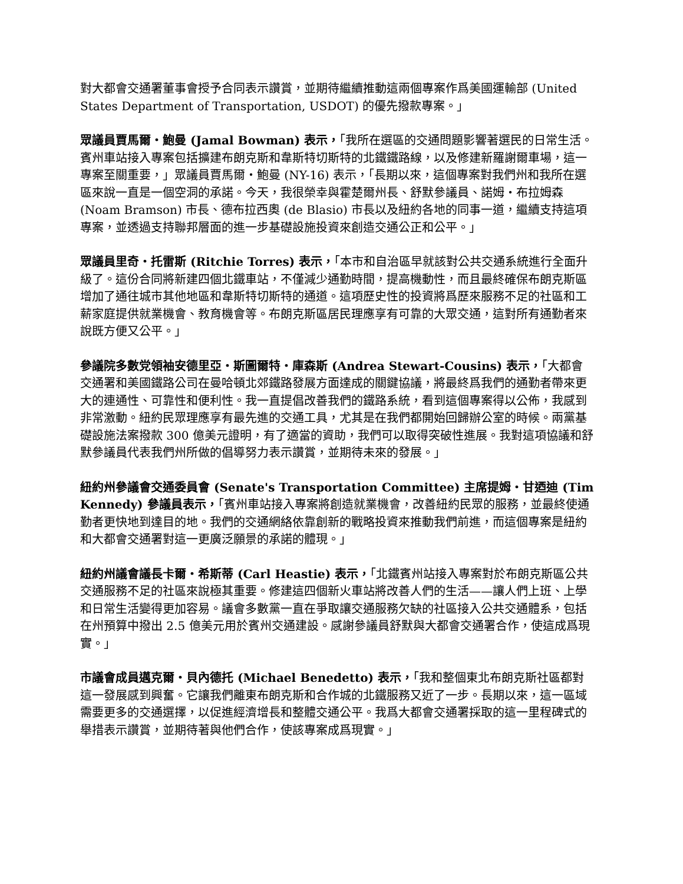對大都會交通署董事會授予合同表示讚賞，並期待繼續推動這兩個專案作爲美國運輸部 (United States Department of Transportation, USDOT) 的優先撥款專案。」
眾議員賈馬爾・鮑曼 (Jamal Bowman) 表示，「我所在選區的交通問題影響著選民的日常生活。賓州車站接入專案包括擴建布朗克斯和韋斯特切斯特的北鐵鐵路線，以及修建新羅謝爾車場，這一專案至關重要，」眾議員賈馬爾・鮑曼 (NY-16) 表示，「長期以來，這個專案對我們州和我所在選區來說一直是一個空洞的承諾。今天，我很榮幸與霍楚爾州長、舒默參議員、諾姆・布拉姆森 (Noam Bramson) 市長、德布拉西奧 (de Blasio) 市長以及紐約各地的同事一道，繼續支持這項專案，並透過支持聯邦層面的進一步基礎設施投資來創造交通公正和公平。」
眾議員里奇・托雷斯 (Ritchie Torres) 表示，「本市和自治區早就該對公共交通系統進行全面升級了。這份合同將新建四個北鐵車站，不僅減少通勤時間，提高機動性，而且最終確保布朗克斯區增加了通往城市其他地區和韋斯特切斯特的通道。這項歷史性的投資將爲歷來服務不足的社區和工薪家庭提供就業機會、教育機會等。布朗克斯區居民理應享有可靠的大眾交通，這對所有通勤者來說既方便又公平。」
參議院多數党領袖安德里亞・斯圖爾特・庫森斯 (Andrea Stewart-Cousins) 表示，「大都會交通署和美國鐵路公司在曼哈頓北郊鐵路發展方面達成的關鍵協議，將最終爲我們的通勤者帶來更大的連通性、可靠性和便利性。我一直提倡改善我們的鐵路系統，看到這個專案得以公佈，我感到非常激動。紐約民眾理應享有最先進的交通工具，尤其是在我們都開始回歸辦公室的時候。兩黨基礎設施法案撥款 300 億美元證明，有了適當的資助，我們可以取得突破性進展。我對這項協議和舒默參議員代表我們州所做的倡導努力表示讚賞，並期待未來的發展。」
紐約州參議會交通委員會 (Senate's Transportation Committee) 主席提姆・甘迺迪 (Tim Kennedy) 參議員表示，「賓州車站接入專案將創造就業機會，改善紐約民眾的服務，並最終使通勤者更快地到達目的地。我們的交通網絡依靠創新的戰略投資來推動我們前進，而這個專案是紐約和大都會交通署對這一更廣泛願景的承諾的體現。」
紐約州議會議長卡爾・希斯蒂 (Carl Heastie) 表示，「北鐵賓州站接入專案對於布朗克斯區公共交通服務不足的社區來說極其重要。修建這四個新火車站將改善人們的生活——讓人們上班、上學和日常生活變得更加容易。議會多數黨一直在爭取讓交通服務欠缺的社區接入公共交通體系，包括在州預算中撥出 2.5 億美元用於賓州交通建設。感謝參議員舒默與大都會交通署合作，使這成爲現實。」
市議會成員邁克爾・貝內德托 (Michael Benedetto) 表示，「我和整個東北布朗克斯社區都對這一發展感到興奮。它讓我們離東布朗克斯和合作城的北鐵服務又近了一步。長期以來，這一區域需要更多的交通選擇，以促進經濟增長和整體交通公平。我爲大都會交通署採取的這一里程碑式的舉措表示讚賞，並期待著與他們合作，使該專案成爲現實。」